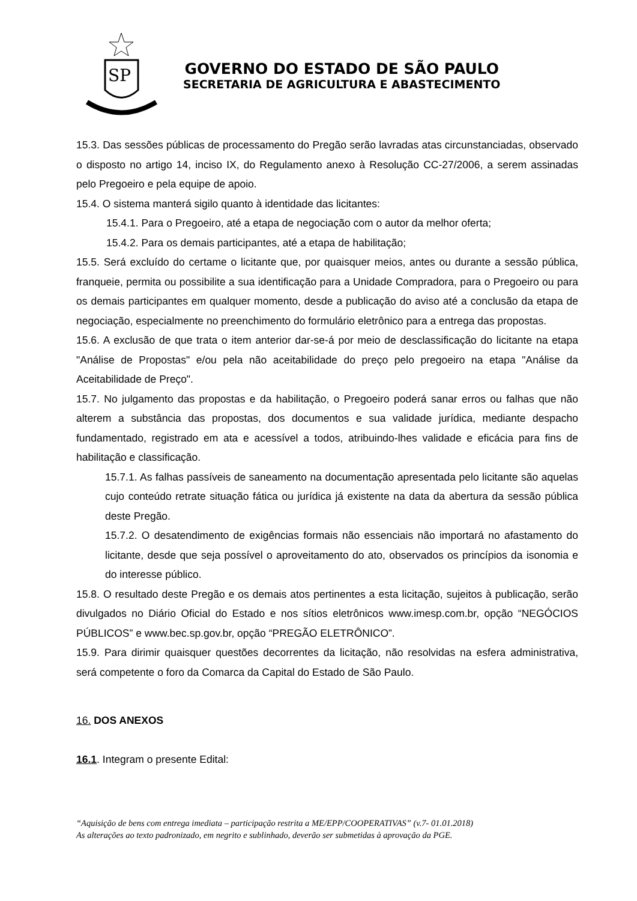SP
GOVERNO DO ESTADO DE SÃO PAULO
SECRETARIA DE AGRICULTURA E ABASTECIMENTO
15.3. Das sessões públicas de processamento do Pregão serão lavradas atas circunstanciadas, observado o disposto no artigo 14, inciso IX, do Regulamento anexo à Resolução CC-27/2006, a serem assinadas pelo Pregoeiro e pela equipe de apoio.
15.4. O sistema manterá sigilo quanto à identidade das licitantes:
15.4.1. Para o Pregoeiro, até a etapa de negociação com o autor da melhor oferta;
15.4.2. Para os demais participantes, até a etapa de habilitação;
15.5. Será excluído do certame o licitante que, por quaisquer meios, antes ou durante a sessão pública, franqueie, permita ou possibilite a sua identificação para a Unidade Compradora, para o Pregoeiro ou para os demais participantes em qualquer momento, desde a publicação do aviso até a conclusão da etapa de negociação, especialmente no preenchimento do formulário eletrônico para a entrega das propostas.
15.6. A exclusão de que trata o item anterior dar-se-á por meio de desclassificação do licitante na etapa "Análise de Propostas" e/ou pela não aceitabilidade do preço pelo pregoeiro na etapa "Análise da Aceitabilidade de Preço".
15.7. No julgamento das propostas e da habilitação, o Pregoeiro poderá sanar erros ou falhas que não alterem a substância das propostas, dos documentos e sua validade jurídica, mediante despacho fundamentado, registrado em ata e acessível a todos, atribuindo-lhes validade e eficácia para fins de habilitação e classificação.
15.7.1. As falhas passíveis de saneamento na documentação apresentada pelo licitante são aquelas cujo conteúdo retrate situação fática ou jurídica já existente na data da abertura da sessão pública deste Pregão.
15.7.2. O desatendimento de exigências formais não essenciais não importará no afastamento do licitante, desde que seja possível o aproveitamento do ato, observados os princípios da isonomia e do interesse público.
15.8. O resultado deste Pregão e os demais atos pertinentes a esta licitação, sujeitos à publicação, serão divulgados no Diário Oficial do Estado e nos sítios eletrônicos www.imesp.com.br, opção “NEGÓCIOS PÚBLICOS” e www.bec.sp.gov.br, opção “PREGÃO ELETRÔNICO”.
15.9. Para dirimir quaisquer questões decorrentes da licitação, não resolvidas na esfera administrativa, será competente o foro da Comarca da Capital do Estado de São Paulo.
16. DOS ANEXOS
16.1. Integram o presente Edital:
“Aquisição de bens com entrega imediata – participação restrita a ME/EPP/COOPERATIVAS” (v.7- 01.01.2018)
As alterações ao texto padronizado, em negrito e sublinhado, deverão ser submetidas à aprovação da PGE.